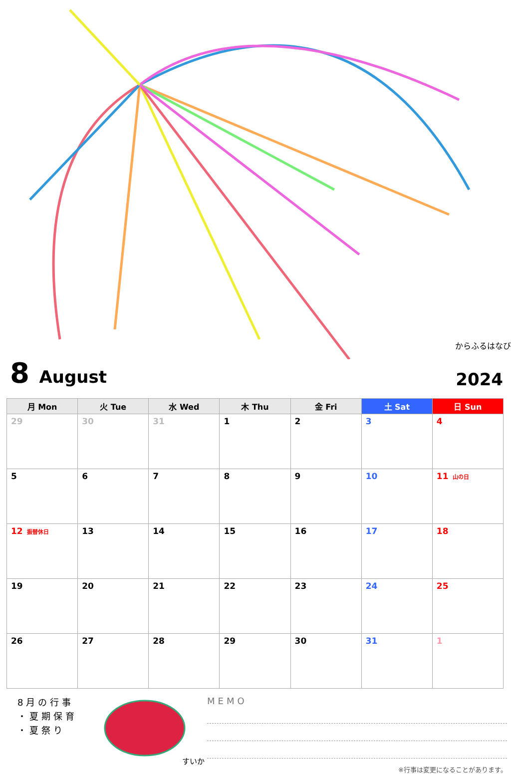からふるはなび
8 August
2024
| 月 Mon | 火 Tue | 水 Wed | 木 Thu | 金 Fri | 土 Sat | 日 Sun |
| --- | --- | --- | --- | --- | --- | --- |
| 29 | 30 | 31 | 1 | 2 | 3 | 4 |
| 5 | 6 | 7 | 8 | 9 | 10 | 11 山の日 |
| 12 振替休日 | 13 | 14 | 15 | 16 | 17 | 18 |
| 19 | 20 | 21 | 22 | 23 | 24 | 25 |
| 26 | 27 | 28 | 29 | 30 | 31 | 1 |
8月の行事
・夏期保育
・夏祭り
すいか
MEMO
※行事は変更になることがあります。